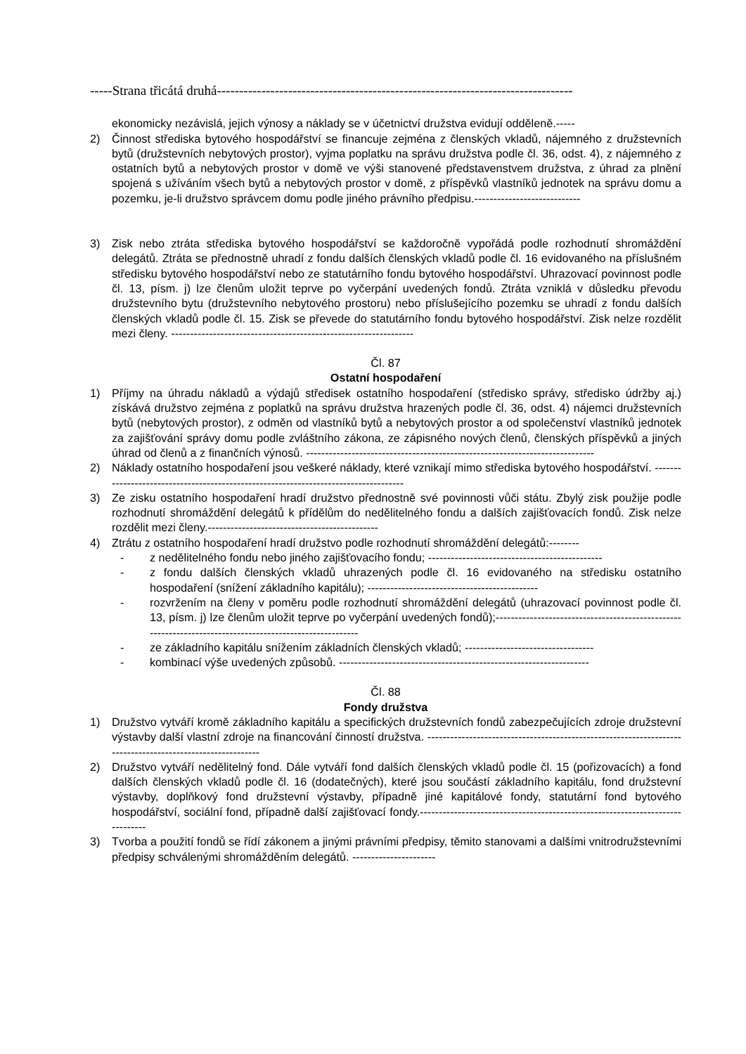-----Strana třicátá druhá--------------------------------------------------------------------------------
ekonomicky nezávislá, jejich výnosy a náklady se v účetnictví družstva evidují odděleně.-----
2) Činnost střediska bytového hospodářství se financuje zejména z členských vkladů, nájemného z družstevních bytů (družstevních nebytových prostor), vyjma poplatku na správu družstva podle čl. 36, odst. 4), z nájemného z ostatních bytů a nebytových prostor v domě ve výši stanovené představenstvem družstva, z úhrad za plnění spojená s užíváním všech bytů a nebytových prostor v domě, z příspěvků vlastníků jednotek na správu domu a pozemku, je-li družstvo správcem domu podle jiného právního předpisu.----------------------------
3) Zisk nebo ztráta střediska bytového hospodářství se každoročně vypořádá podle rozhodnutí shromáždění delegátů. Ztráta se přednostně uhradí z fondu dalších členských vkladů podle čl. 16 evidovaného na příslušném středisku bytového hospodářství nebo ze statutárního fondu bytového hospodářství. Uhrazovací povinnost podle čl. 13, písm. j) lze členům uložit teprve po vyčerpání uvedených fondů. Ztráta vzniklá v důsledku převodu družstevního bytu (družstevního nebytového prostoru) nebo příslušejícího pozemku se uhradí z fondu dalších členských vkladů podle čl. 15. Zisk se převede do statutárního fondu bytového hospodářství. Zisk nelze rozdělit mezi členy. ----------------------------------------------------------------
Čl. 87
Ostatní hospodaření
1) Příjmy na úhradu nákladů a výdajů středisek ostatního hospodaření (středisko správy, středisko údržby aj.) získává družstvo zejména z poplatků na správu družstva hrazených podle čl. 36, odst. 4) nájemci družstevních bytů (nebytových prostor), z odměn od vlastníků bytů a nebytových prostor a od společenství vlastníků jednotek za zajišťování správy domu podle zvláštního zákona, ze zápisného nových členů, členských příspěvků a jiných úhrad od členů a z finančních výnosů. ----------------------------------------------------------------------------
2) Náklady ostatního hospodaření jsou veškeré náklady, které vznikají mimo střediska bytového hospodářství. ------------------------------------------------------------------------------------
3) Ze zisku ostatního hospodaření hradí družstvo přednostně své povinnosti vůči státu. Zbylý zisk použije podle rozhodnutí shromáždění delegátů k přídělům do nedělitelného fondu a dalších zajišťovacích fondů. Zisk nelze rozdělit mezi členy.---------------------------------------------
4) Ztrátu z ostatního hospodaření hradí družstvo podle rozhodnutí shromáždění delegátů:--------
- z nedělitelného fondu nebo jiného zajišťovacího fondu; ----------------------------------------------
- z fondu dalších členských vkladů uhrazených podle čl. 16 evidovaného na středisku ostatního hospodaření (snížení základního kapitálu); ---------------------------------------------
- rozvržením na členy v poměru podle rozhodnutí shromáždění delegátů (uhrazovací povinnost podle čl. 13, písm. j) lze členům uložit teprve po vyčerpání uvedených fondů);--------------------------------------------------------------------------------------------------------
- ze základního kapitálu snížením základních členských vkladů; ----------------------------------
- kombinací výše uvedených způsobů. ------------------------------------------------------------------
Čl. 88
Fondy družstva
1) Družstvo vytváří kromě základního kapitálu a specifických družstevních fondů zabezpečujících zdroje družstevní výstavby další vlastní zdroje na financování činností družstva. ----------------------------------------------------------------------------------------------------------
2) Družstvo vytváří nedělitelný fond. Dále vytváří fond dalších členských vkladů podle čl. 15 (pořizovacích) a fond dalších členských vkladů podle čl. 16 (dodatečných), které jsou součástí základního kapitálu, fond družstevní výstavby, doplňkový fond družstevní výstavby, případně jiné kapitálové fondy, statutární fond bytového hospodářství, sociální fond, případně další zajišťovací fondy.------------------------------------------------------------------------------
3) Tvorba a použití fondů se řídí zákonem a jinými právními předpisy, těmito stanovami a dalšími vnitrodružstevními předpisy schválenými shromážděním delegátů. ----------------------